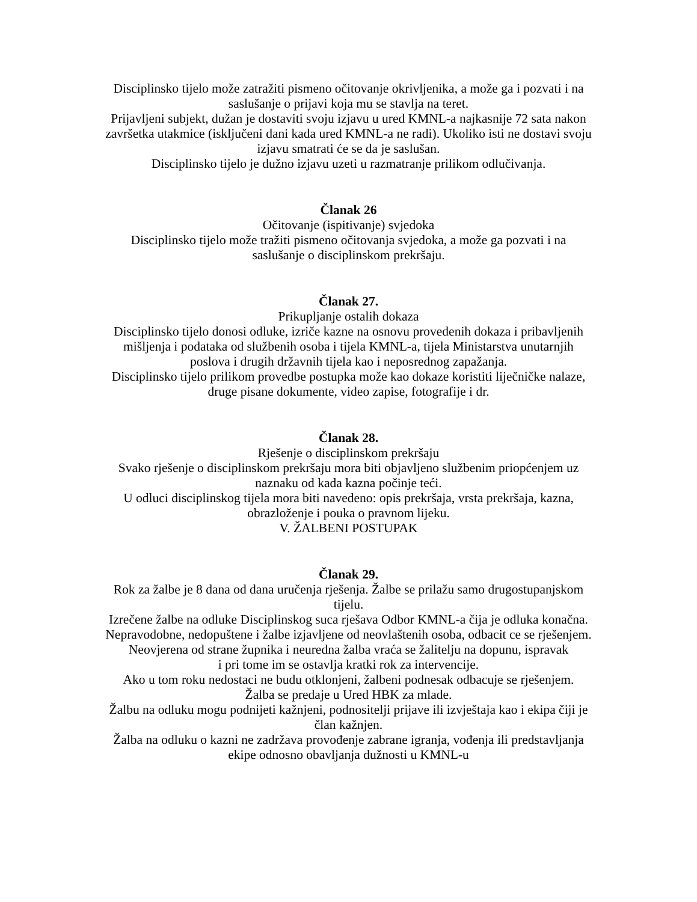Disciplinsko tijelo može zatražiti pismeno očitovanje okrivljenika, a može ga i pozvati i na
saslušanje o prijavi koja mu se stavlja na teret.
Prijavljeni subjekt, dužan je dostaviti svoju izjavu u ured KMNL-a najkasnije 72 sata nakon
završetka utakmice (isključeni dani kada ured KMNL-a ne radi). Ukoliko isti ne dostavi svoju
izjavu smatrati će se da je saslušan.
Disciplinsko tijelo je dužno izjavu uzeti u razmatranje prilikom odlučivanja.
Članak 26
Očitovanje (ispitivanje) svjedoka
Disciplinsko tijelo može tražiti pismeno očitovanja svjedoka, a može ga pozvati i na
saslušanje o disciplinskom prekršaju.
Članak 27.
Prikupljanje ostalih dokaza
Disciplinsko tijelo donosi odluke, izriče kazne na osnovu provedenih dokaza i pribavljenih
mišljenja i podataka od službenih osoba i tijela KMNL-a, tijela Ministarstva unutarnjih
poslova i drugih državnih tijela kao i neposrednog zapažanja.
Disciplinsko tijelo prilikom provedbe postupka može kao dokaze koristiti liječničke nalaze,
druge pisane dokumente, video zapise, fotografije i dr.
Članak 28.
Rješenje o disciplinskom prekršaju
Svako rješenje o disciplinskom prekršaju mora biti objavljeno službenim priopćenjem uz
naznaku od kada kazna počinje teći.
U odluci disciplinskog tijela mora biti navedeno: opis prekršaja, vrsta prekršaja, kazna,
obrazloženje i pouka o pravnom lijeku.
V. ŽALBENI POSTUPAK
Članak 29.
Rok za žalbe je 8 dana od dana uručenja rješenja. Žalbe se prilažu samo drugostupanjskom
tijelu.
Izrečene žalbe na odluke Disciplinskog suca rješava Odbor KMNL-a čija je odluka konačna.
Nepravodobne, nedopuštene i žalbe izjavljene od neovlaštenih osoba, odbacit ce se rješenjem.
Neovjerena od strane župnika i neuredna žalba vraća se žalitelju na dopunu, ispravak
i pri tome im se ostavlja kratki rok za intervencije.
Ako u tom roku nedostaci ne budu otklonjeni, žalbeni podnesak odbacuje se rješenjem.
Žalba se predaje u Ured HBK za mlade.
Žalbu na odluku mogu podnijeti kažnjeni, podnositelji prijave ili izvještaja kao i ekipa čiji je
član kažnjen.
Žalba na odluku o kazni ne zadržava provođenje zabrane igranja, vođenja ili predstavljanja
ekipe odnosno obavljanja dužnosti u KMNL-u